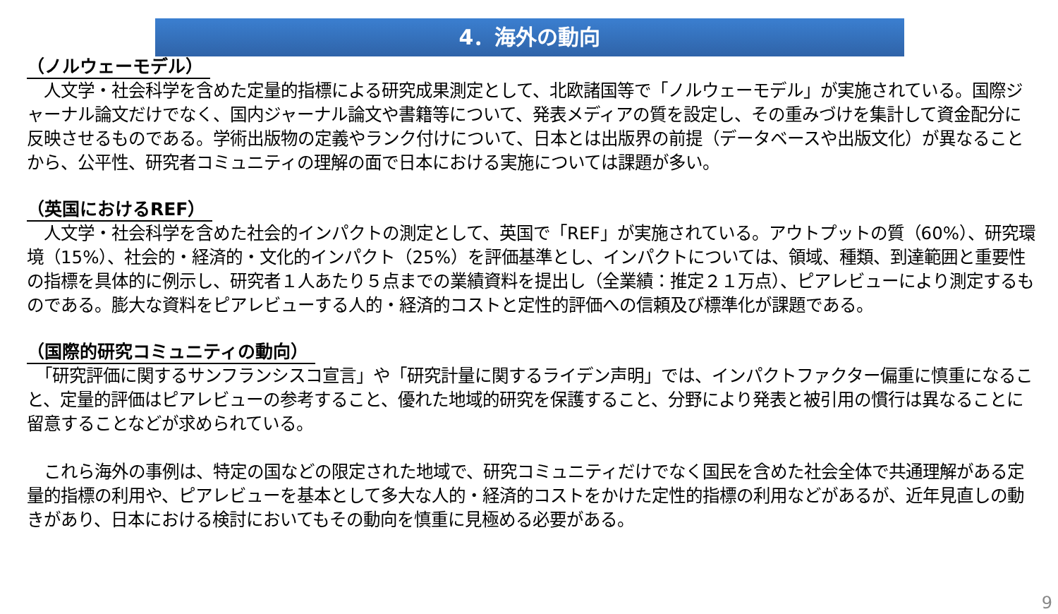4．海外の動向
（ノルウェーモデル）
　人文学・社会科学を含めた定量的指標による研究成果測定として、北欧諸国等で「ノルウェーモデル」が実施されている。国際ジャーナル論文だけでなく、国内ジャーナル論文や書籍等について、発表メディアの質を設定し、その重みづけを集計して資金配分に反映させるものである。学術出版物の定義やランク付けについて、日本とは出版界の前提（データベースや出版文化）が異なることから、公平性、研究者コミュニティの理解の面で日本における実施については課題が多い。
（英国におけるREF）
　人文学・社会科学を含めた社会的インパクトの測定として、英国で「REF」が実施されている。アウトプットの質（60%）、研究環境（15%）、社会的・経済的・文化的インパクト（25%）を評価基準とし、インパクトについては、領域、種類、到達範囲と重要性の指標を具体的に例示し、研究者１人あたり５点までの業績資料を提出し（全業績：推定２１万点）、ピアレビューにより測定するものである。膨大な資料をピアレビューする人的・経済的コストと定性的評価への信頼及び標準化が課題である。
（国際的研究コミュニティの動向）
　「研究評価に関するサンフランシスコ宣言」や「研究計量に関するライデン声明」では、インパクトファクター偏重に慎重になること、定量的評価はピアレビューの参考すること、優れた地域的研究を保護すること、分野により発表と被引用の慣行は異なることに留意することなどが求められている。
　これら海外の事例は、特定の国などの限定された地域で、研究コミュニティだけでなく国民を含めた社会全体で共通理解がある定量的指標の利用や、ピアレビューを基本として多大な人的・経済的コストをかけた定性的指標の利用などがあるが、近年見直しの動きがあり、日本における検討においてもその動向を慎重に見極める必要がある。
9